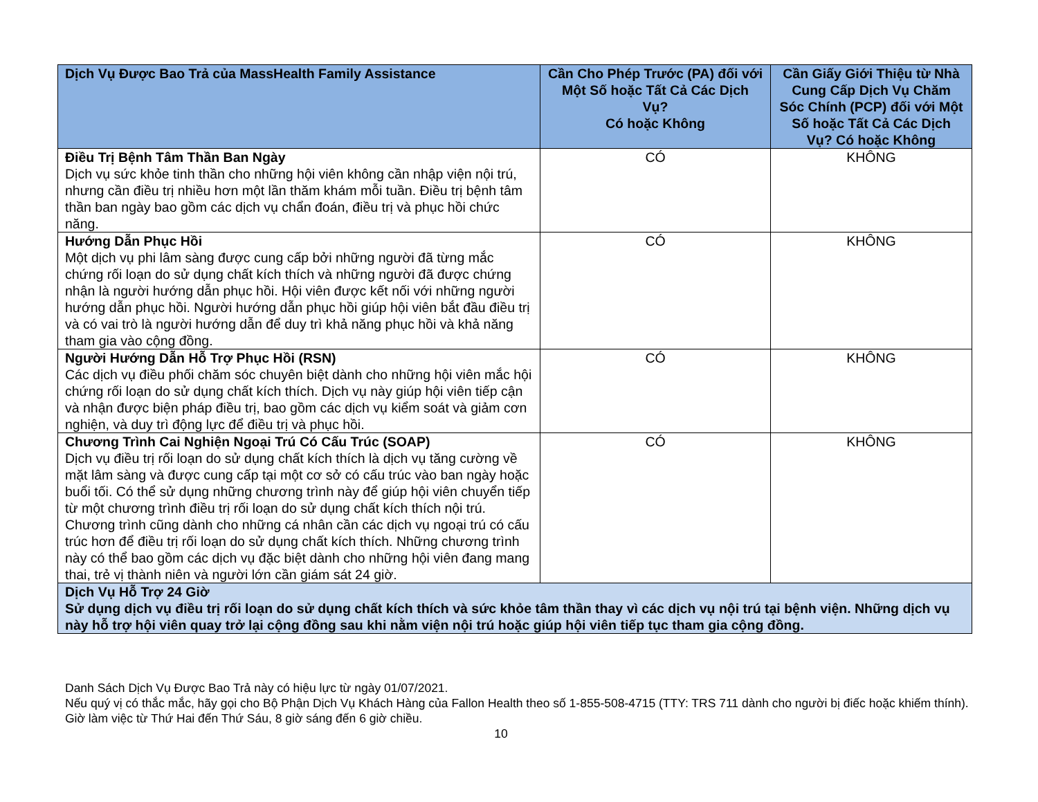| Dịch Vụ Được Bao Trả của MassHealth Family Assistance | Cần Cho Phép Trước (PA) đối với Một Số hoặc Tất Cả Các Dịch Vụ? Có hoặc Không | Cần Giấy Giới Thiệu từ Nhà Cung Cấp Dịch Vụ Chăm Sóc Chính (PCP) đối với Một Số hoặc Tất Cả Các Dịch Vụ? Có hoặc Không |
| --- | --- | --- |
| Điều Trị Bệnh Tâm Thần Ban Ngày Dịch vụ sức khỏe tinh thần cho những hội viên không cần nhập viện nội trú, nhưng cần điều trị nhiều hơn một lần thăm khám mỗi tuần. Điều trị bệnh tâm thần ban ngày bao gồm các dịch vụ chẩn đoán, điều trị và phục hồi chức năng. | CÓ | KHÔNG |
| Hướng Dẫn Phục Hồi Một dịch vụ phi lâm sàng được cung cấp bởi những người đã từng mắc chứng rối loạn do sử dụng chất kích thích và những người đã được chứng nhận là người hướng dẫn phục hồi. Hội viên được kết nối với những người hướng dẫn phục hồi. Người hướng dẫn phục hồi giúp hội viên bắt đầu điều trị và có vai trò là người hướng dẫn để duy trì khả năng phục hồi và khả năng tham gia vào cộng đồng. | CÓ | KHÔNG |
| Người Hướng Dẫn Hỗ Trợ Phục Hồi (RSN) Các dịch vụ điều phối chăm sóc chuyên biệt dành cho những hội viên mắc hội chứng rối loạn do sử dụng chất kích thích. Dịch vụ này giúp hội viên tiếp cận và nhận được biện pháp điều trị, bao gồm các dịch vụ kiểm soát và giảm cơn nghiện, và duy trì động lực để điều trị và phục hồi. | CÓ | KHÔNG |
| Chương Trình Cai Nghiện Ngoại Trú Có Cấu Trúc (SOAP) Dịch vụ điều trị rối loạn do sử dụng chất kích thích là dịch vụ tăng cường về mặt lâm sàng và được cung cấp tại một cơ sở có cấu trúc vào ban ngày hoặc buổi tối. Có thể sử dụng những chương trình này để giúp hội viên chuyển tiếp từ một chương trình điều trị rối loạn do sử dụng chất kích thích nội trú. Chương trình cũng dành cho những cá nhân cần các dịch vụ ngoại trú có cấu trúc hơn để điều trị rối loạn do sử dụng chất kích thích. Những chương trình này có thể bao gồm các dịch vụ đặc biệt dành cho những hội viên đang mang thai, trẻ vị thành niên và người lớn cần giám sát 24 giờ. | CÓ | KHÔNG |
| Dịch Vụ Hỗ Trợ 24 Giờ Sử dụng dịch vụ điều trị rối loạn do sử dụng chất kích thích và sức khỏe tâm thần thay vì các dịch vụ nội trú tại bệnh viện. Những dịch vụ này hỗ trợ hội viên quay trở lại cộng đồng sau khi nằm viện nội trú hoặc giúp hội viên tiếp tục tham gia cộng đồng. | | |
Danh Sách Dịch Vụ Được Bao Trả này có hiệu lực từ ngày 01/07/2021.
Nếu quý vị có thắc mắc, hãy gọi cho Bộ Phận Dịch Vụ Khách Hàng của Fallon Health theo số 1-855-508-4715 (TTY: TRS 711 dành cho người bị điếc hoặc khiếm thính). Giờ làm việc từ Thứ Hai đến Thứ Sáu, 8 giờ sáng đến 6 giờ chiều.
10